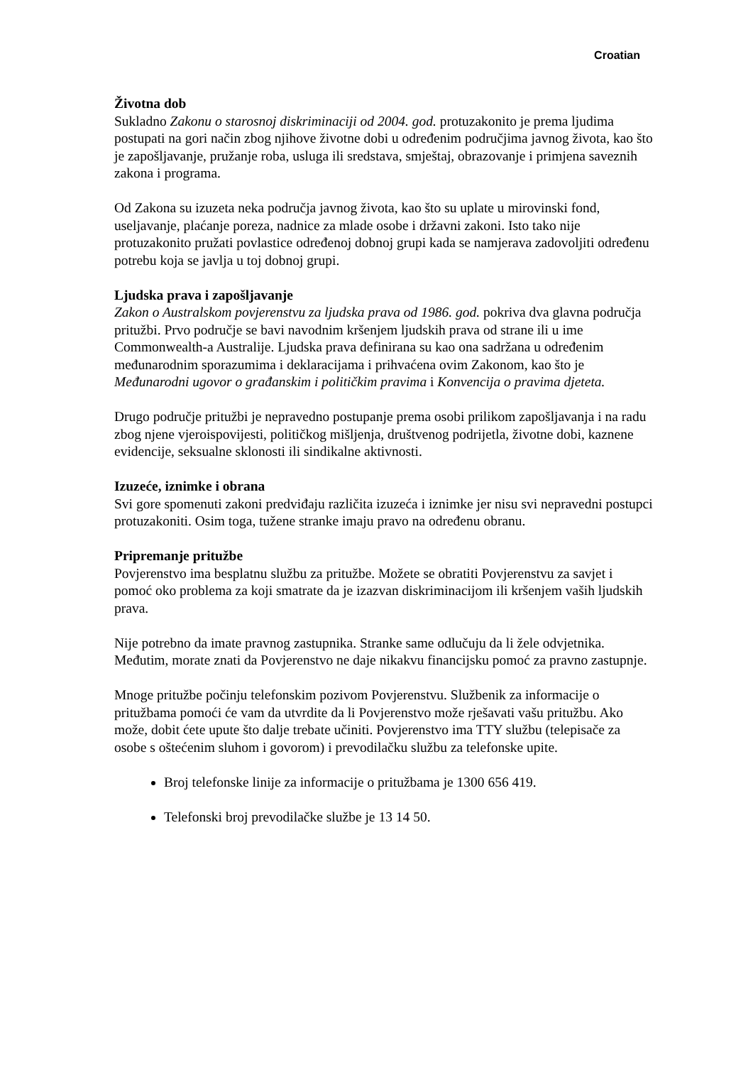Croatian
Životna dob
Sukladno Zakonu o starosnoj diskriminaciji od 2004. god. protuzakonito je prema ljudima postupati na gori način zbog njihove životne dobi u određenim područjima javnog života, kao što je zapošljavanje, pružanje roba, usluga ili sredstava, smještaj, obrazovanje i primjena saveznih zakona i programa.
Od Zakona su izuzeta neka područja javnog života, kao što su uplate u mirovinski fond, useljavanje, plaćanje poreza, nadnice za mlade osobe i državni zakoni. Isto tako nije protuzakonito pružati povlastice određenoj dobnoj grupi kada se namjerava zadovoljiti određenu potrebu koja se javlja u toj dobnoj grupi.
Ljudska prava i zapošljavanje
Zakon o Australskom povjerenstvu za ljudska prava od 1986. god. pokriva dva glavna područja pritužbi. Prvo područje se bavi navodnim kršenjem ljudskih prava od strane ili u ime Commonwealth-a Australije. Ljudska prava definirana su kao ona sadržana u određenim međunarodnim sporazumima i deklaracijama i prihvaćena ovim Zakonom, kao što je Međunarodni ugovor o građanskim i političkim pravima i Konvencija o pravima djeteta.
Drugo područje pritužbi je nepravedno postupanje prema osobi prilikom zapošljavanja i na radu zbog njene vjeroispovijesti, političkog mišljenja, društvenog podrijetla, životne dobi, kaznene evidencije, seksualne sklonosti ili sindikalne aktivnosti.
Izuzeće, iznimke i obrana
Svi gore spomenuti zakoni predviđaju različita izuzeća i iznimke jer nisu svi nepravedni postupci protuzakoniti. Osim toga, tužene stranke imaju pravo na određenu obranu.
Pripremanje pritužbe
Povjerenstvo ima besplatnu službu za pritužbe. Možete se obratiti Povjerenstvu za savjet i pomoć oko problema za koji smatrate da je izazvan diskriminacijom ili kršenjem vaših ljudskih prava.
Nije potrebno da imate pravnog zastupnika. Stranke same odlučuju da li žele odvjetnika. Međutim, morate znati da Povjerenstvo ne daje nikakvu financijsku pomoć za pravno zastupnje.
Mnoge pritužbe počinju telefonskim pozivom Povjerenstvu. Službenik za informacije o pritužbama pomoći će vam da utvrdite da li Povjerenstvo može rješavati vašu pritužbu. Ako može, dobit ćete upute što dalje trebate učiniti. Povjerenstvo ima TTY službu (telepisače za osobe s oštećenim sluhom i govorom) i prevodilačku službu za telefonske upite.
Broj telefonske linije za informacije o pritužbama je 1300 656 419.
Telefonski broj prevodilačke službe je 13 14 50.